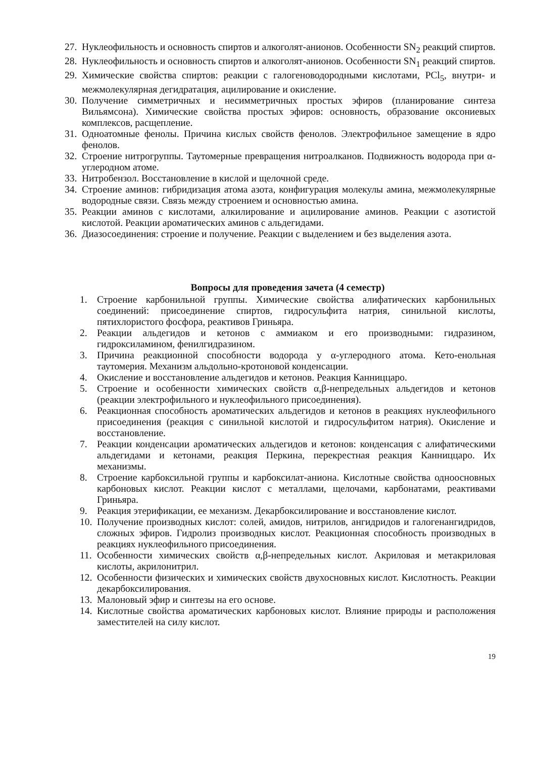27. Нуклеофильность и основность спиртов и алкоголят-анионов. Особенности SN<sub>2</sub> реакций спиртов.
28. Нуклеофильность и основность спиртов и алкоголят-анионов. Особенности SN<sub>1</sub> реакций спиртов.
29. Химические свойства спиртов: реакции с галогеноводородными кислотами, PCl<sub>5</sub>, внутри- и межмолекулярная дегидратация, ацилирование и окисление.
30. Получение симметричных и несимметричных простых эфиров (планирование синтеза Вильямсона). Химические свойства простых эфиров: основность, образование оксониевых комплексов, расщепление.
31. Одноатомные фенолы. Причина кислых свойств фенолов. Электрофильное замещение в ядро фенолов.
32. Строение нитрогруппы. Таутомерные превращения нитроалканов. Подвижность водорода при α-углеродном атоме.
33. Нитробензол. Восстановление в кислой и щелочной среде.
34. Строение аминов: гибридизация атома азота, конфигурация молекулы амина, межмолекулярные водородные связи. Связь между строением и основностью амина.
35. Реакции аминов с кислотами, алкилирование и ацилирование аминов. Реакции с азотистой кислотой. Реакции ароматических аминов с альдегидами.
36. Диазосоединения: строение и получение. Реакции с выделением и без выделения азота.
Вопросы для проведения зачета (4 семестр)
1. Строение карбонильной группы. Химические свойства алифатических карбонильных соединений: присоединение спиртов, гидросульфита натрия, синильной кислоты, пятихлористого фосфора, реактивов Гриньяра.
2. Реакции альдегидов и кетонов с аммиаком и его производными: гидразином, гидроксиламином, фенилгидразином.
3. Причина реакционной способности водорода у α-углеродного атома. Кето-енольная таутомерия. Механизм альдольно-кротоновой конденсации.
4. Окисление и восстановление альдегидов и кетонов. Реакция Канниццаро.
5. Строение и особенности химических свойств α,β-непредельных альдегидов и кетонов (реакции электрофильного и нуклеофильного присоединения).
6. Реакционная способность ароматических альдегидов и кетонов в реакциях нуклеофильного присоединения (реакция с синильной кислотой и гидросульфитом натрия). Окисление и восстановление.
7. Реакции конденсации ароматических альдегидов и кетонов: конденсация с алифатическими альдегидами и кетонами, реакция Перкина, перекрестная реакция Канниццаро. Их механизмы.
8. Строение карбоксильной группы и карбоксилат-аниона. Кислотные свойства одноосновных карбоновых кислот. Реакции кислот с металлами, щелочами, карбонатами, реактивами Гриньяра.
9. Реакция этерификации, ее механизм. Декарбоксилирование и восстановление кислот.
10. Получение производных кислот: солей, амидов, нитрилов, ангидридов и галогенангидридов, сложных эфиров. Гидролиз производных кислот. Реакционная способность производных в реакциях нуклеофильного присоединения.
11. Особенности химических свойств α,β-непредельных кислот. Акриловая и метакриловая кислоты, акрилонитрил.
12. Особенности физических и химических свойств двухосновных кислот. Кислотность. Реакции декарбоксилирования.
13. Малоновый эфир и синтезы на его основе.
14. Кислотные свойства ароматических карбоновых кислот. Влияние природы и расположения заместителей на силу кислот.
19